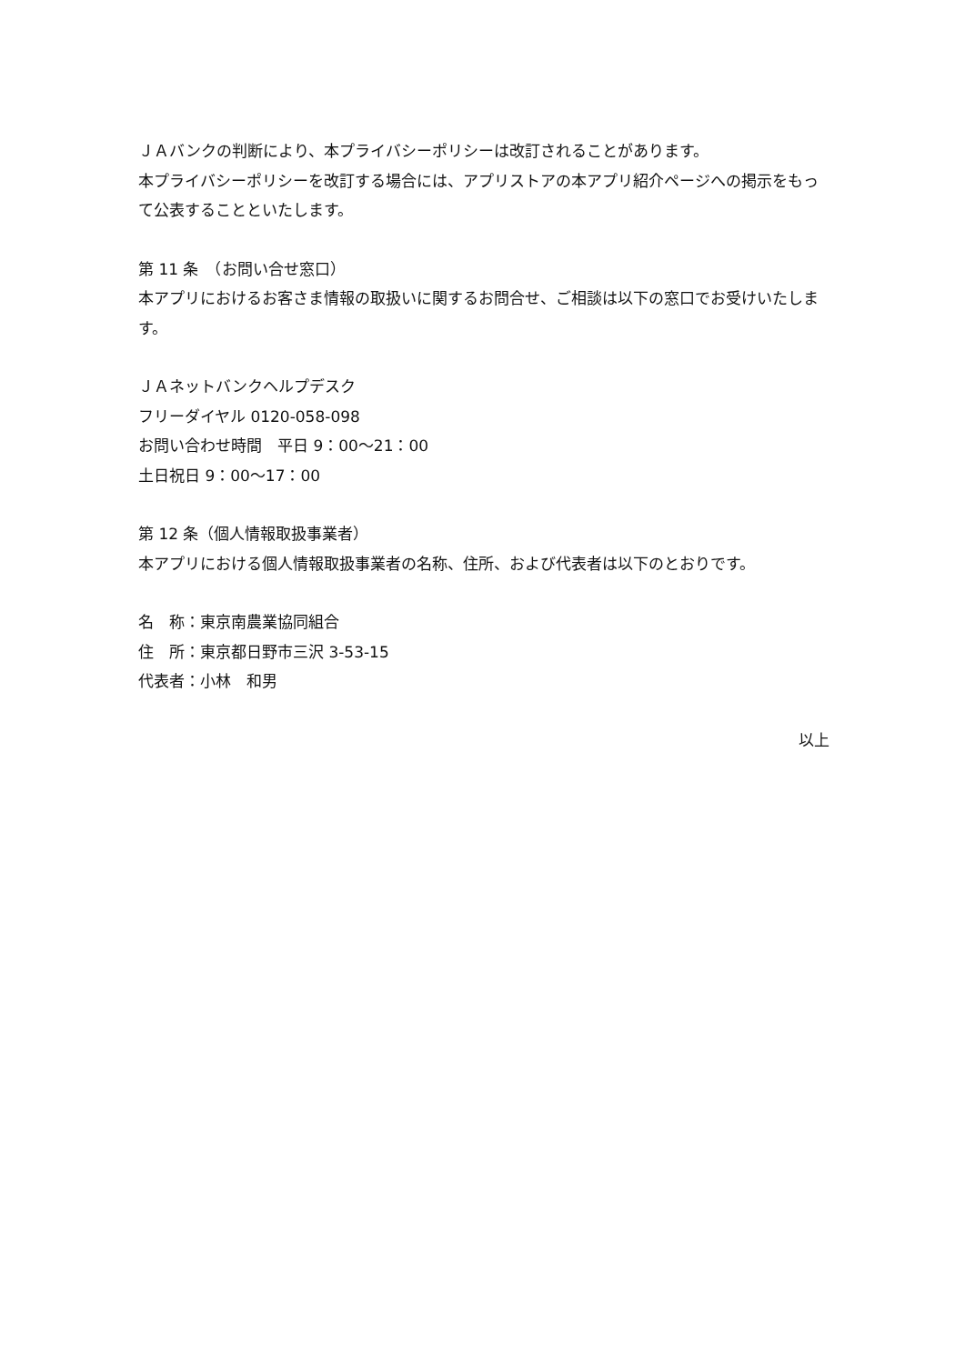ＪＡバンクの判断により、本プライバシーポリシーは改訂されることがあります。
本プライバシーポリシーを改訂する場合には、アプリストアの本アプリ紹介ページへの掲示をもって公表することといたします。
第 11 条　（お問い合せ窓口）
本アプリにおけるお客さま情報の取扱いに関するお問合せ、ご相談は以下の窓口でお受けいたします。
ＪＡネットバンクヘルプデスク
フリーダイヤル 0120-058-098
お問い合わせ時間　平日 9：00～21：00
土日祝日 9：00～17：00
第 12 条（個人情報取扱事業者）
本アプリにおける個人情報取扱事業者の名称、住所、および代表者は以下のとおりです。
名　称：東京南農業協同組合
住　所：東京都日野市三沢 3-53-15
代表者：小林　和男
以上